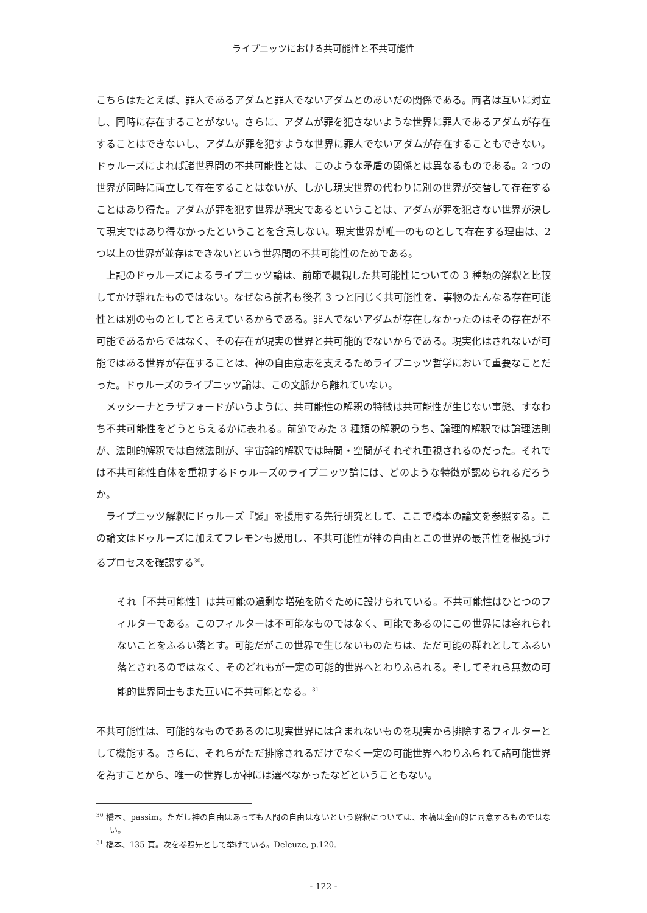ライプニッツにおける共可能性と不共可能性
こちらはたとえば、罪人であるアダムと罪人でないアダムとのあいだの関係である。両者は互いに対立し、同時に存在することがない。さらに、アダムが罪を犯さないような世界に罪人であるアダムが存在することはできないし、アダムが罪を犯すような世界に罪人でないアダムが存在することもできない。ドゥルーズによれば諸世界間の不共可能性とは、このような矛盾の関係とは異なるものである。2 つの世界が同時に両立して存在することはないが、しかし現実世界の代わりに別の世界が交替して存在することはあり得た。アダムが罪を犯す世界が現実であるということは、アダムが罪を犯さない世界が決して現実ではあり得なかったということを含意しない。現実世界が唯一のものとして存在する理由は、2 つ以上の世界が並存はできないという世界間の不共可能性のためである。
上記のドゥルーズによるライプニッツ論は、前節で概観した共可能性についての 3 種類の解釈と比較してかけ離れたものではない。なぜなら前者も後者 3 つと同じく共可能性を、事物のたんなる存在可能性とは別のものとしてとらえているからである。罪人でないアダムが存在しなかったのはその存在が不可能であるからではなく、その存在が現実の世界と共可能的でないからである。現実化はされないが可能ではある世界が存在することは、神の自由意志を支えるためライプニッツ哲学において重要なことだった。ドゥルーズのライプニッツ論は、この文脈から離れていない。
メッシーナとラザフォードがいうように、共可能性の解釈の特徴は共可能性が生じない事態、すなわち不共可能性をどうとらえるかに表れる。前節でみた 3 種類の解釈のうち、論理的解釈では論理法則が、法則的解釈では自然法則が、宇宙論的解釈では時間・空間がそれぞれ重視されるのだった。それでは不共可能性自体を重視するドゥルーズのライプニッツ論には、どのような特徴が認められるだろうか。
ライプニッツ解釈にドゥルーズ『襞』を援用する先行研究として、ここで橋本の論文を参照する。この論文はドゥルーズに加えてフレモンも援用し、不共可能性が神の自由とこの世界の最善性を根拠づけるプロセスを確認する<sup>30</sup>。
それ［不共可能性］は共可能の過剰な増殖を防ぐために設けられている。不共可能性はひとつのフィルターである。このフィルターは不可能なものではなく、可能であるのにこの世界には容れられないことをふるい落とす。可能だがこの世界で生じないものたちは、ただ可能の群れとしてふるい落とされるのではなく、そのどれもが一定の可能的世界へとわりふられる。そしてそれら無数の可能的世界同士もまた互いに不共可能となる。<sup>31</sup>
不共可能性は、可能的なものであるのに現実世界には含まれないものを現実から排除するフィルターとして機能する。さらに、それらがただ排除されるだけでなく一定の可能世界へわりふられて諸可能世界を為すことから、唯一の世界しか神には選べなかったなどということもない。
<sup>30</sup> 橋本、passim。ただし神の自由はあっても人間の自由はないという解釈については、本稿は全面的に同意するものではない。
<sup>31</sup> 橋本、135 頁。次を参照先として挙げている。Deleuze, p.120.
- 122 -